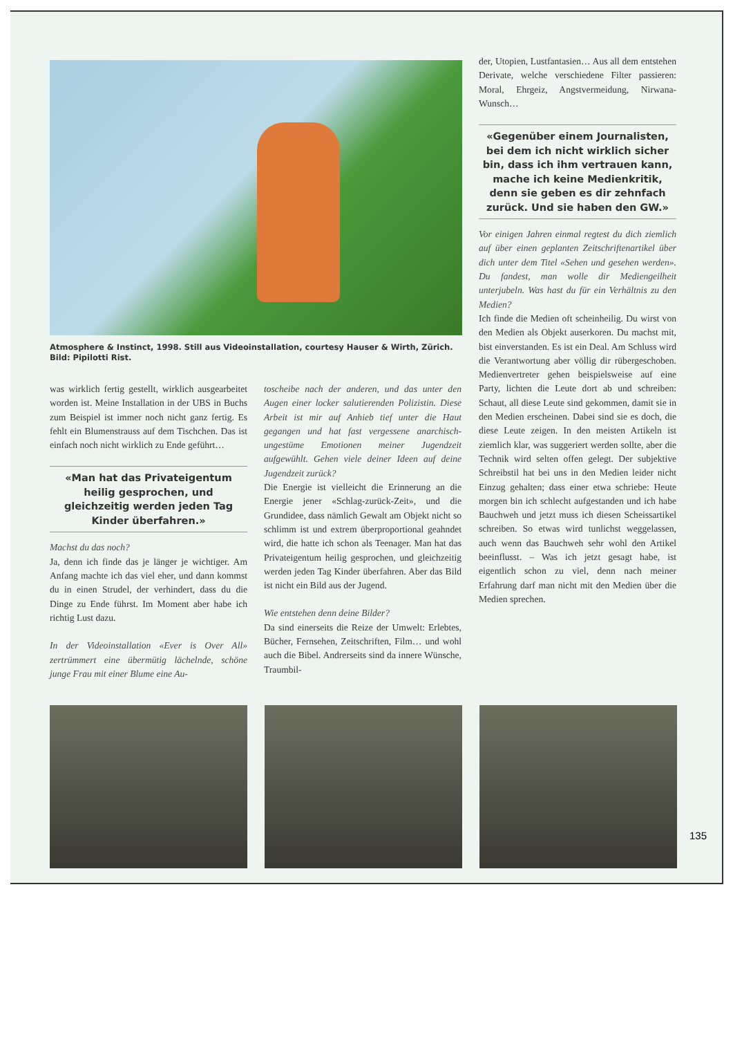Atmosphere & Instinct, 1998. Still aus Videoinstallation, courtesy Hauser & Wirth, Zürich. Bild: Pipilotti Rist.
was wirklich fertig gestellt, wirklich ausgearbeitet worden ist. Meine Installation in der UBS in Buchs zum Beispiel ist immer noch nicht ganz fertig. Es fehlt ein Blumenstrauss auf dem Tischchen. Das ist einfach noch nicht wirklich zu Ende geführt…
«Man hat das Privateigentum heilig gesprochen, und gleichzeitig werden jeden Tag Kinder überfahren.»
Machst du das noch?
Ja, denn ich finde das je länger je wichtiger. Am Anfang machte ich das viel eher, und dann kommst du in einen Strudel, der verhindert, dass du die Dinge zu Ende führst. Im Moment aber habe ich richtig Lust dazu.
In der Videoinstallation «Ever is Over All» zertrümmert eine übermütig lächelnde, schöne junge Frau mit einer Blume eine Au-
toscheibe nach der anderen, und das unter den Augen einer locker salutierenden Polizistin. Diese Arbeit ist mir auf Anhieb tief unter die Haut gegangen und hat fast vergessene anarchisch-ungestüme Emotionen meiner Jugendzeit aufgewühlt. Gehen viele deiner Ideen auf deine Jugendzeit zurück?
Die Energie ist vielleicht die Erinnerung an die Energie jener «Schlag-zurück-Zeit», und die Grundidee, dass nämlich Gewalt am Objekt nicht so schlimm ist und extrem überproportional geahndet wird, die hatte ich schon als Teenager. Man hat das Privateigentum heilig gesprochen, und gleichzeitig werden jeden Tag Kinder überfahren. Aber das Bild ist nicht ein Bild aus der Jugend.
Wie entstehen denn deine Bilder?
Da sind einerseits die Reize der Umwelt: Erlebtes, Bücher, Fernsehen, Zeitschriften, Film… und wohl auch die Bibel. Andrerseits sind da innere Wünsche, Traumbil-
der, Utopien, Lustfantasien… Aus all dem entstehen Derivate, welche verschiedene Filter passieren: Moral, Ehrgeiz, Angstvermeidung, Nirwana-Wunsch…
«Gegenüber einem Journalisten, bei dem ich nicht wirklich sicher bin, dass ich ihm vertrauen kann, mache ich keine Medienkritik, denn sie geben es dir zehnfach zurück. Und sie haben den GW.»
Vor einigen Jahren einmal regtest du dich ziemlich auf über einen geplanten Zeitschriftenartikel über dich unter dem Titel «Sehen und gesehen werden». Du fandest, man wolle dir Mediengeilheit unterjubeln. Was hast du für ein Verhältnis zu den Medien?
Ich finde die Medien oft scheinheilig. Du wirst von den Medien als Objekt auserkoren. Du machst mit, bist einverstanden. Es ist ein Deal. Am Schluss wird die Verantwortung aber völlig dir rübergeschoben. Medienvertreter gehen beispielsweise auf eine Party, lichten die Leute dort ab und schreiben: Schaut, all diese Leute sind gekommen, damit sie in den Medien erscheinen. Dabei sind sie es doch, die diese Leute zeigen. In den meisten Artikeln ist ziemlich klar, was suggeriert werden sollte, aber die Technik wird selten offen gelegt. Der subjektive Schreibstil hat bei uns in den Medien leider nicht Einzug gehalten; dass einer etwa schriebe: Heute morgen bin ich schlecht aufgestanden und ich habe Bauchweh und jetzt muss ich diesen Scheissartikel schreiben. So etwas wird tunlichst weggelassen, auch wenn das Bauchweh sehr wohl den Artikel beeinflusst. – Was ich jetzt gesagt habe, ist eigentlich schon zu viel, denn nach meiner Erfahrung darf man nicht mit den Medien über die Medien sprechen.
135